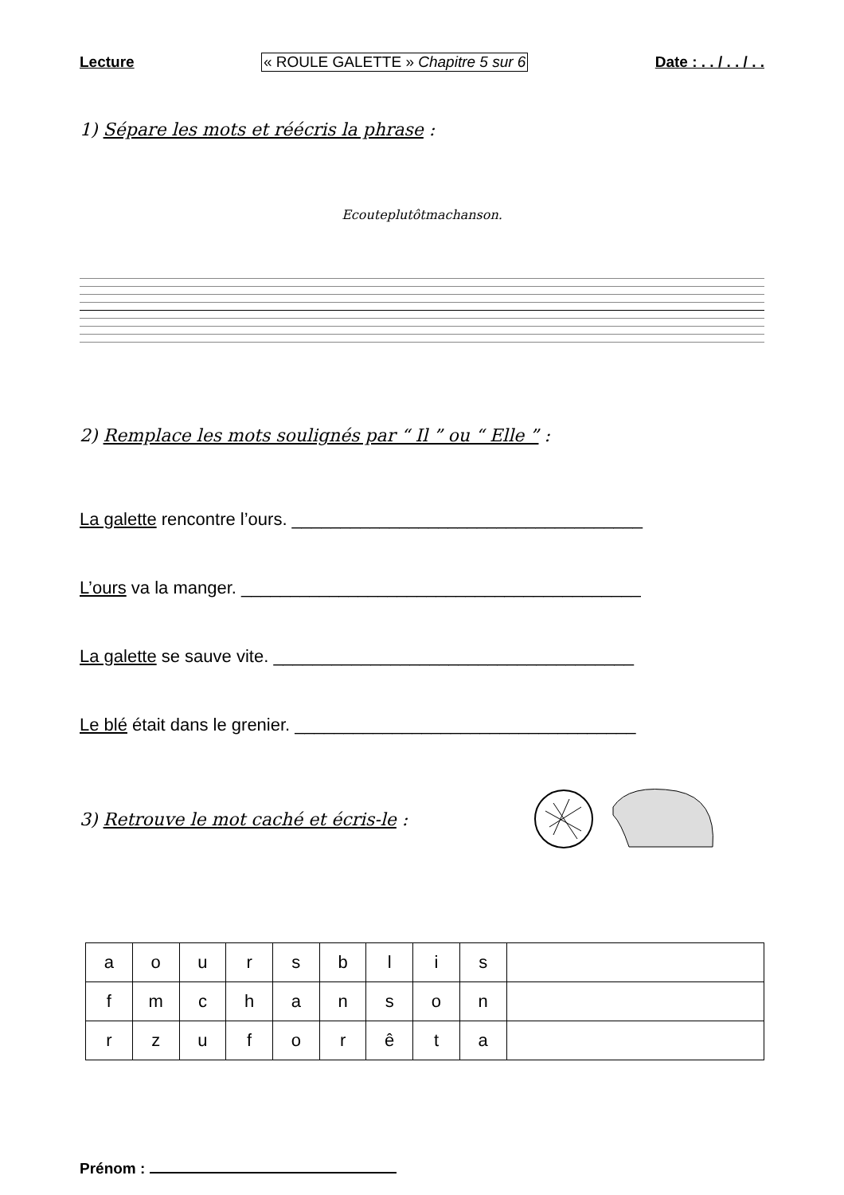Lecture « ROULE GALETTE » Chapitre 5 sur 6 Date : . . / . . / . .
1) Sépare les mots et réécris la phrase :
Ecouteplutôtmachanson.
2) Remplace les mots soulignés par “ Il ” ou “ Elle ” :
La galette rencontre l’ours. ____________________________________
L’ours va la manger. _________________________________________
La galette se sauve vite. _____________________________________
Le blé était dans le grenier. ___________________________________
3) Retrouve le mot caché et écris-le :
| a | o | u | r | s | b | l | i | s | |
| f | m | c | h | a | n | s | o | n | |
| r | z | u | f | o | r | ê | t | a | |
Prénom :